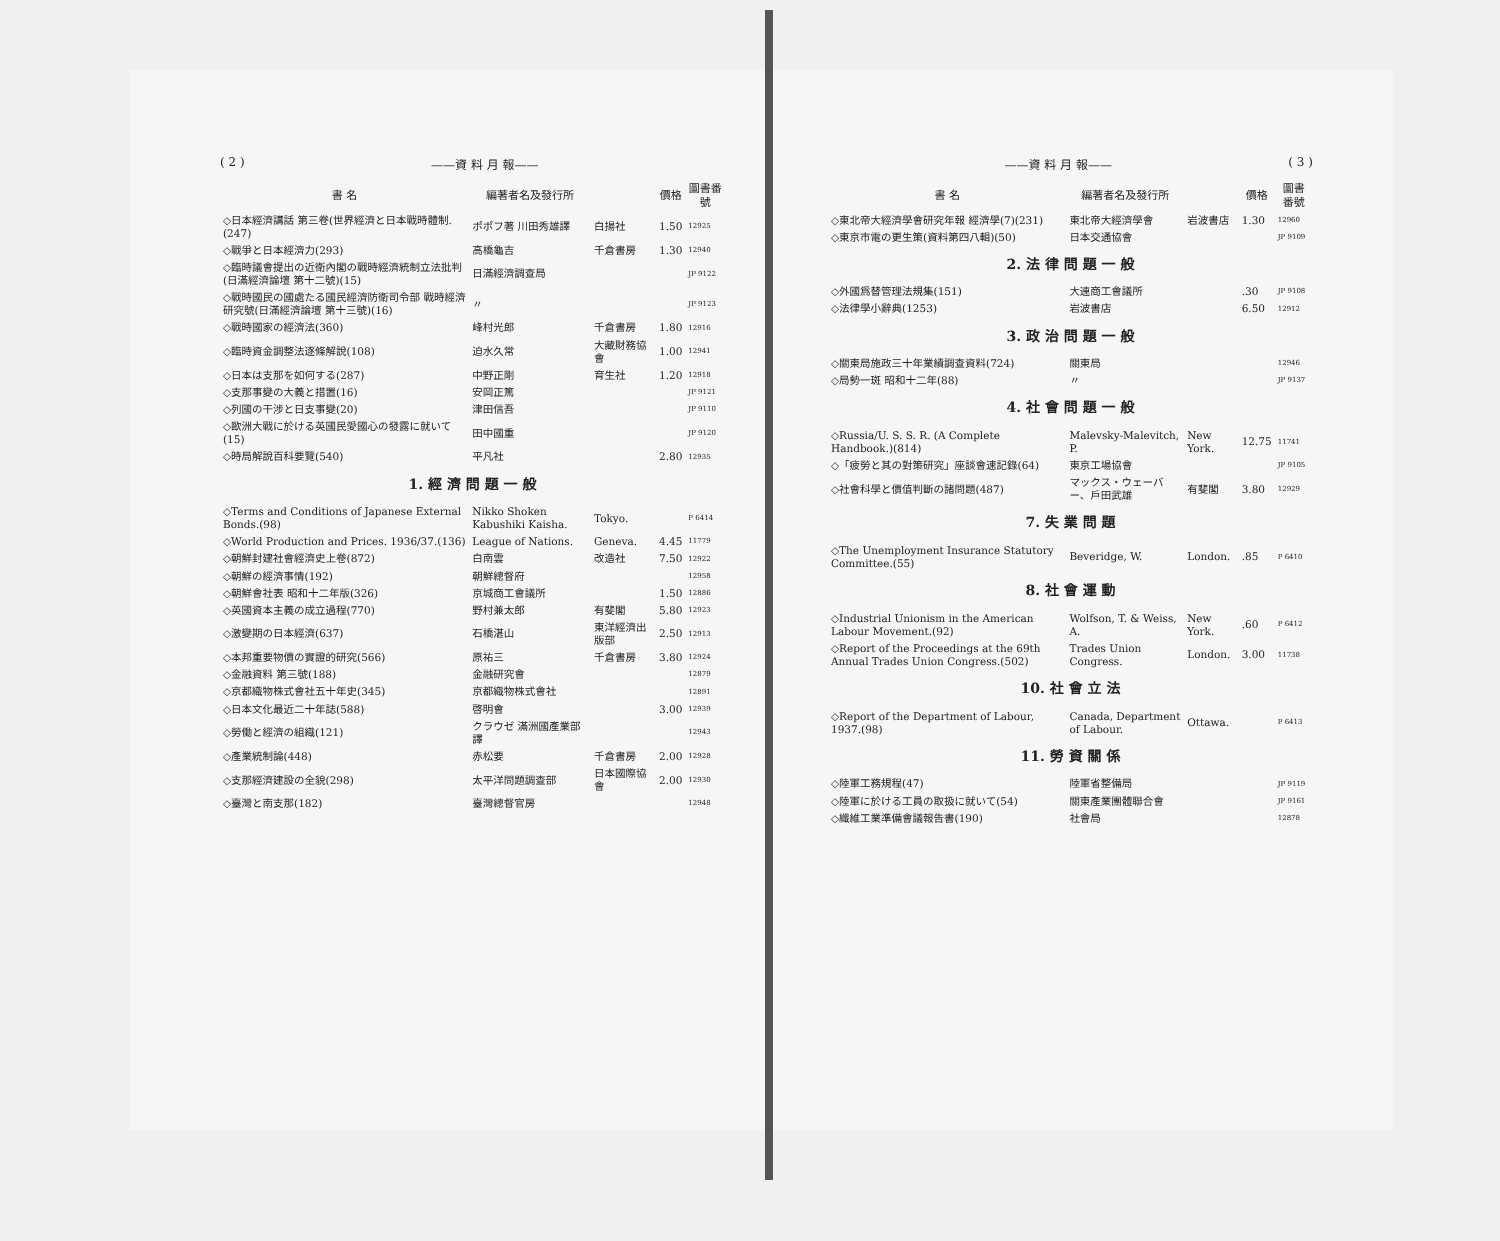( 2 ) ——資 料 月 報——
| 書 名 | 編著者名及發行所 | | 價格 | 圖書番號 |
| --- | --- | --- | --- | --- |
| ◇日本經濟講話 第三卷(世界經濟と日本戰時體制.(247) | ポポフ著 川田秀雄譯 | 白揚社 | 1.50 | 12925 |
| ◇戰爭と日本經濟力(293) | 高橋龜吉 | 千倉書房 | 1.30 | 12940 |
| ◇臨時議會提出の近衛內閣の戰時經濟統制立法批判(日滿經濟論壇 第十二號)(15) | 日滿經濟調查局 | | | JP 9122 |
| ◇戰時國民の國處たる國民經濟防衛司令部 戰時經濟研究號(日滿經濟論壇 第十三號)(16) | 〃 | | | JP 9123 |
| ◇戰時國家の經濟法(360) | 峰村光郎 | 千倉書房 | 1.80 | 12916 |
| ◇臨時資金調整法逐條解說(108) | 迫水久常 | 大藏財務協會 | 1.00 | 12941 |
| ◇日本は支那を如何する(287) | 中野正剛 | 育生社 | 1.20 | 12918 |
| ◇支那事變の大義と措置(16) | 安岡正篤 | | | JP 9121 |
| ◇列國の干涉と日支事變(20) | 津田信吾 | | | JP 9110 |
| ◇歐洲大戰に於ける英國民愛國心の發露に就いて(15) | 田中國重 | | | JP 9120 |
| ◇時局解說百科要覽(540) | 平凡社 | | 2.80 | 12935 |
| 1. 經 濟 問 題 一 般 | | | | |
| ◇Terms and Conditions of Japanese External Bonds.(98) | Nikko Shoken Kabushiki Kaisha. | Tokyo. | | P 6414 |
| ◇World Production and Prices. 1936/37.(136) | League of Nations. | Geneva. | 4.45 | 11779 |
| ◇朝鮮封建社會經濟史上卷(872) | 白南雲 | 改造社 | 7.50 | 12922 |
| ◇朝鮮の經濟事情(192) | 朝鮮總督府 | | | 12958 |
| ◇朝鮮會社表 昭和十二年版(326) | 京城商工會議所 | | 1.50 | 12886 |
| ◇英國資本主義の成立過程(770) | 野村兼太郎 | 有斐閣 | 5.80 | 12923 |
| ◇激變期の日本經濟(637) | 石橋湛山 | 東洋經濟出版部 | 2.50 | 12913 |
| ◇本邦重要物價の實證的研究(566) | 原祐三 | 千倉書房 | 3.80 | 12924 |
| ◇金融資料 第三號(188) | 金融研究會 | | | 12879 |
| ◇京都織物株式會社五十年史(345) | 京都織物株式會社 | | | 12891 |
| ◇日本文化最近二十年誌(588) | 啓明會 | | 3.00 | 12939 |
| ◇勞働と經濟の組織(121) | クラウゼ 滿洲國產業部譯 | | | 12943 |
| ◇產業統制論(448) | 赤松要 | 千倉書房 | 2.00 | 12928 |
| ◇支那經濟建設の全貌(298) | 太平洋問題調查部 | 日本國際協會 | 2.00 | 12930 |
| ◇臺灣と南支那(182) | 臺灣總督官房 | | | 12948 |
——資 料 月 報—— ( 3 )
| 書 名 | 編著者名及發行所 | | 價格 | 圖書番號 |
| --- | --- | --- | --- | --- |
| ◇東北帝大經濟學會研究年報 經濟學(7)(231) | 東北帝大經濟學會 | 岩波書店 | 1.30 | 12960 |
| ◇東京市電の更生策(資料第四八輯)(50) | 日本交通協會 | | | JP 9109 |
| 2. 法 律 問 題 一 般 | | | | |
| ◇外國爲替管理法規集(151) | 大連商工會議所 | | .30 | JP 9108 |
| ◇法律學小辭典(1253) | 岩波書店 | | 6.50 | 12912 |
| 3. 政 治 問 題 一 般 | | | | |
| ◇關東局施政三十年業績調查資料(724) | 關東局 | | | 12946 |
| ◇局勢一斑 昭和十二年(88) | 〃 | | | JP 9137 |
| 4. 社 會 問 題 一 般 | | | | |
| ◇Russia/U. S. S. R. (A Complete Handbook.)(814) | Malevsky-Malevitch, P. | New York. | 12.75 | 11741 |
| ◇「疲勞と其の對策研究」座談會速記錄(64) | 東京工場協會 | | | JP 9105 |
| ◇社會科學と價值判斷の諸問題(487) | マックス・ウェーバー、戶田武雄 | 有斐閣 | 3.80 | 12929 |
| 7. 失 業 問 題 | | | | |
| ◇The Unemployment Insurance Statutory Committee.(55) | Beveridge, W. | London. | .85 | P 6410 |
| 8. 社 會 運 動 | | | | |
| ◇Industrial Unionism in the American Labour Movement.(92) | Wolfson, T. & Weiss, A. | New York. | .60 | P 6412 |
| ◇Report of the Proceedings at the 69th Annual Trades Union Congress.(502) | Trades Union Congress. | London. | 3.00 | 11738 |
| 10. 社 會 立 法 | | | | |
| ◇Report of the Department of Labour, 1937.(98) | Canada, Department of Labour. | Ottawa. | | P 6413 |
| 11. 勞 資 關 係 | | | | |
| ◇陸軍工務規程(47) | 陸軍省整備局 | | | JP 9119 |
| ◇陸軍に於ける工員の取扱に就いて(54) | 關東產業團體聯合會 | | | JP 9161 |
| ◇纖維工業準備會議報告書(190) | 社會局 | | | 12878 |